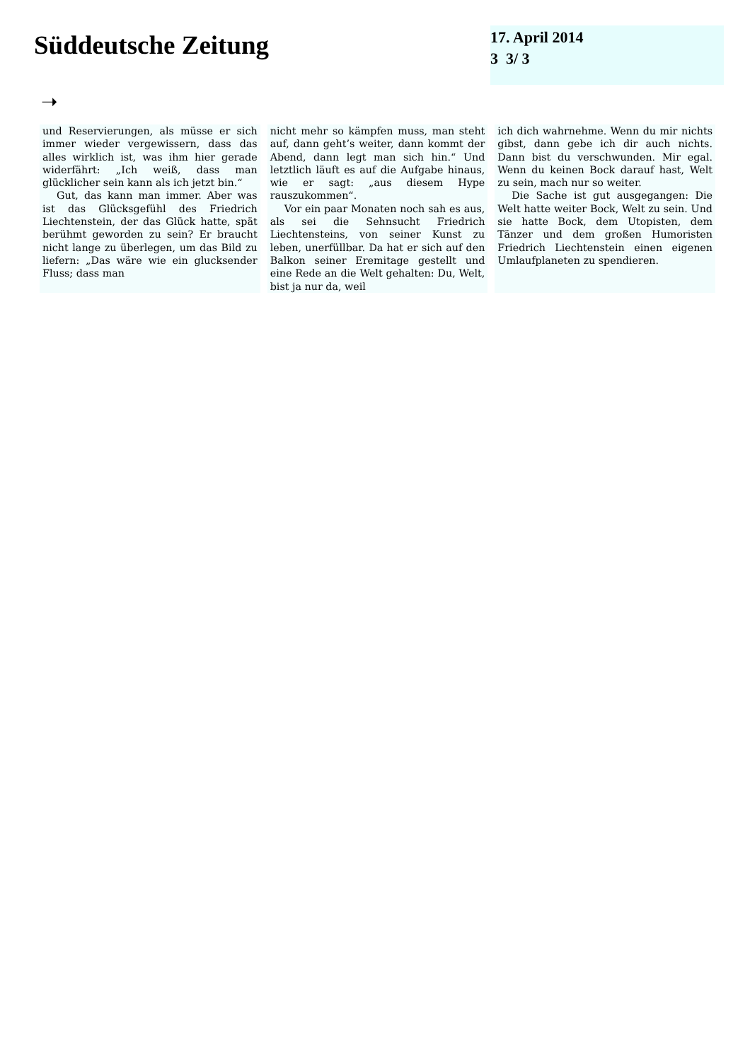Süddeutsche Zeitung
17. April 2014
3 3/ 3
➝
und Reservierungen, als müsse er sich immer wieder vergewissern, dass das alles wirklich ist, was ihm hier gerade widerfährt: „Ich weiß, dass man glücklicher sein kann als ich jetzt bin.“
Gut, das kann man immer. Aber was ist das Glücksgefühl des Friedrich Liechtenstein, der das Glück hatte, spät berühmt geworden zu sein? Er braucht nicht lange zu überlegen, um das Bild zu liefern: „Das wäre wie ein glucksender Fluss; dass man
nicht mehr so kämpfen muss, man steht auf, dann geht’s weiter, dann kommt der Abend, dann legt man sich hin.“ Und letztlich läuft es auf die Aufgabe hinaus, wie er sagt: „aus diesem Hype rauszukommen“.
Vor ein paar Monaten noch sah es aus, als sei die Sehnsucht Friedrich Liechtensteins, von seiner Kunst zu leben, unerfüllbar. Da hat er sich auf den Balkon seiner Eremitage gestellt und eine Rede an die Welt gehalten: Du, Welt, bist ja nur da, weil
ich dich wahrnehme. Wenn du mir nichts gibst, dann gebe ich dir auch nichts. Dann bist du verschwunden. Mir egal. Wenn du keinen Bock darauf hast, Welt zu sein, mach nur so weiter.
Die Sache ist gut ausgegangen: Die Welt hatte weiter Bock, Welt zu sein. Und sie hatte Bock, dem Utopisten, dem Tänzer und dem großen Humoristen Friedrich Liechtenstein einen eigenen Umlaufplaneten zu spendieren.